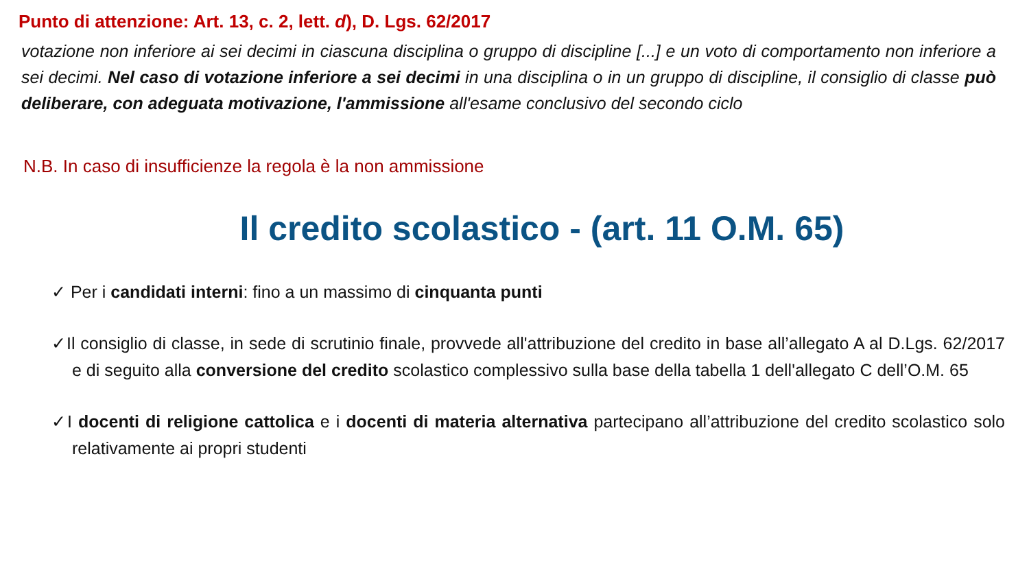Punto di attenzione: Art. 13, c. 2, lett. d), D. Lgs. 62/2017
votazione non inferiore ai sei decimi in ciascuna disciplina o gruppo di discipline [...] e un voto di comportamento non inferiore a sei decimi. Nel caso di votazione inferiore a sei decimi in una disciplina o in un gruppo di discipline, il consiglio di classe può deliberare, con adeguata motivazione, l'ammissione all'esame conclusivo del secondo ciclo
N.B. In caso di insufficienze la regola è la non ammissione
Il credito scolastico - (art. 11 O.M. 65)
✓ Per i candidati interni: fino a un massimo di cinquanta punti
✓Il consiglio di classe, in sede di scrutinio finale, provvede all'attribuzione del credito in base all’allegato A al D.Lgs. 62/2017 e di seguito alla conversione del credito scolastico complessivo sulla base della tabella 1 dell'allegato C dell’O.M. 65
✓I docenti di religione cattolica e i docenti di materia alternativa partecipano all’attribuzione del credito scolastico solo relativamente ai propri studenti